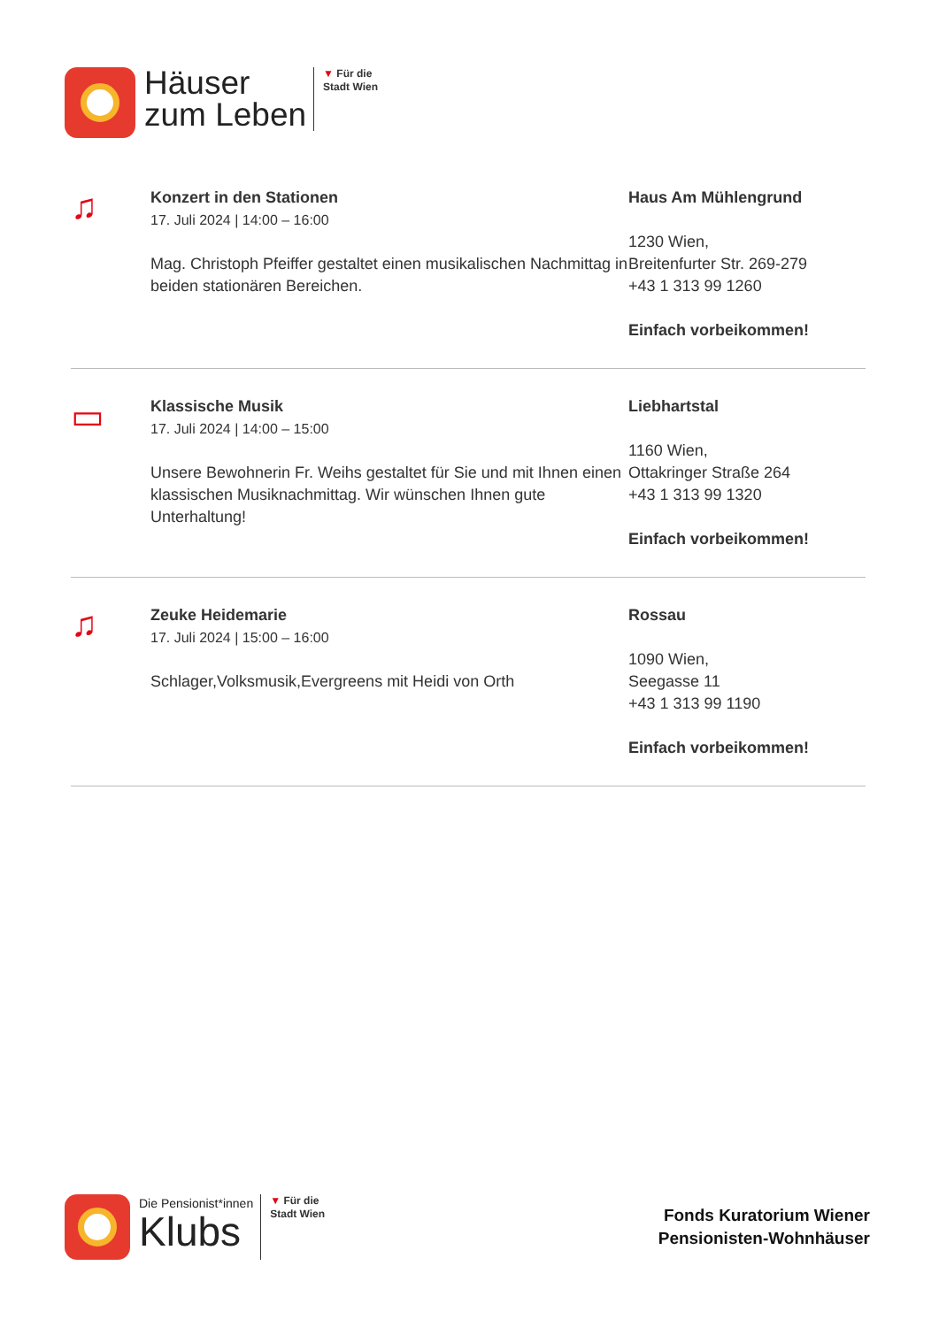Häuser
zum Leben
▼ Für die
Stadt Wien
♫
Konzert in den Stationen
17. Juli 2024 | 14:00 – 16:00
Mag. Christoph Pfeiffer gestaltet einen musikalischen Nachmittag in beiden stationären Bereichen.
Haus Am Mühlengrund
1230 Wien,
Breitenfurter Str. 269-279
+43 1 313 99 1260
Einfach vorbeikommen!
▭
Klassische Musik
17. Juli 2024 | 14:00 – 15:00
Unsere Bewohnerin Fr. Weihs gestaltet für Sie und mit Ihnen einen klassischen Musiknachmittag. Wir wünschen Ihnen gute Unterhaltung!
Liebhartstal
1160 Wien,
Ottakringer Straße 264
+43 1 313 99 1320
Einfach vorbeikommen!
♫
Zeuke Heidemarie
17. Juli 2024 | 15:00 – 16:00
Schlager,Volksmusik,Evergreens mit Heidi von Orth
Rossau
1090 Wien,
Seegasse 11
+43 1 313 99 1190
Einfach vorbeikommen!
Die Pensionist*innen
Klubs
▼ Für die
Stadt Wien
Fonds Kuratorium Wiener
Pensionisten-Wohnhäuser